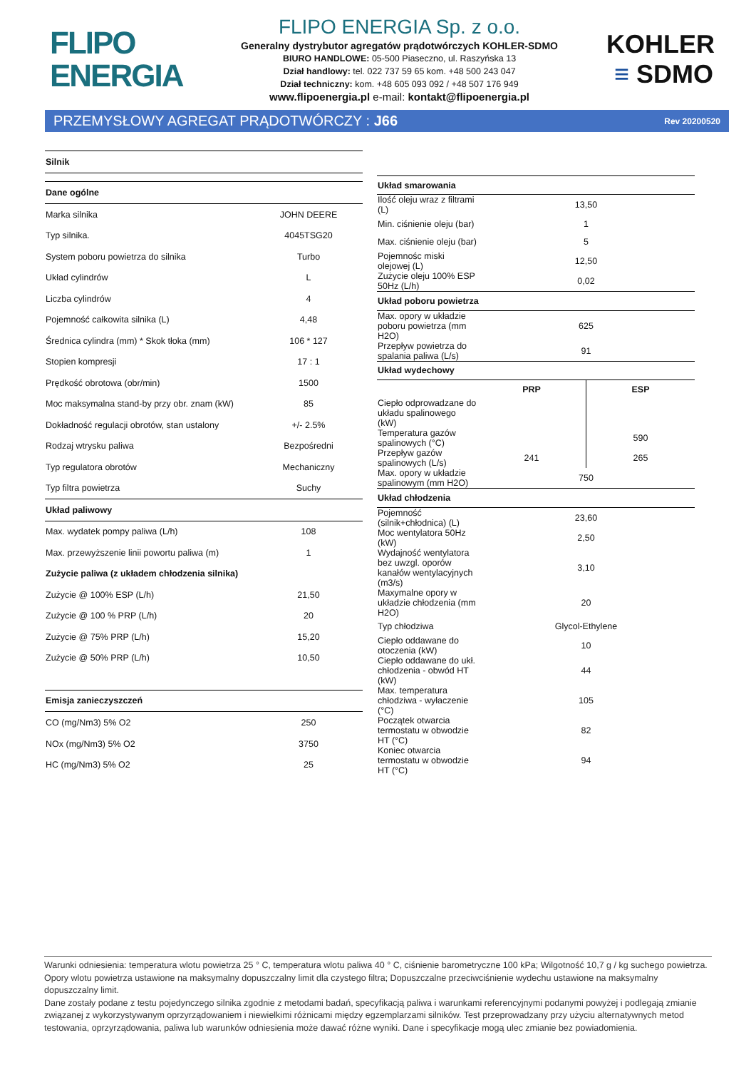FLIPO
ENERGIA
FLIPO ENERGIA Sp. z o.o.
Generalny dystrybutor agregatów prądotwórczych KOHLER-SDMO
BIURO HANDLOWE: 05-500 Piaseczno, ul. Raszyńska 13
Dział handlowy: tel. 022 737 59 65 kom. +48 500 243 047
Dział techniczny: kom. +48 605 093 092 / +48 507 176 949
www.flipoenergia.pl e-mail: kontakt@flipoenergia.pl
KOHLER
≡ SDMO
PRZEMYSŁOWY AGREGAT PRĄDOTWÓRCZY : J66 Rev 20200520
| Silnik | |
| Dane ogólne | |
| Marka silnika | JOHN DEERE |
| Typ silnika. | 4045TSG20 |
| System poboru powietrza do silnika | Turbo |
| Układ cylindrów | L |
| Liczba cylindrów | 4 |
| Pojemność całkowita silnika (L) | 4,48 |
| Średnica cylindra (mm) * Skok tłoka (mm) | 106 * 127 |
| Stopien kompresji | 17 : 1 |
| Prędkość obrotowa (obr/min) | 1500 |
| Moc maksymalna stand-by przy obr. znam (kW) | 85 |
| Dokładność regulacji obrotów, stan ustalony | +/- 2.5% |
| Rodzaj wtrysku paliwa | Bezpośredni |
| Typ regulatora obrotów | Mechaniczny |
| Typ filtra powietrza | Suchy |
| Układ paliwowy | |
| Max. wydatek pompy paliwa (L/h) | 108 |
| Max. przewyższenie linii powortu paliwa (m) | 1 |
| Zużycie paliwa (z układem chłodzenia silnika) | |
| Zużycie @ 100% ESP (L/h) | 21,50 |
| Zużycie @ 100 % PRP (L/h) | 20 |
| Zużycie @ 75% PRP (L/h) | 15,20 |
| Zużycie @ 50% PRP (L/h) | 10,50 |
| Emisja zanieczyszczeń | |
| CO (mg/Nm3) 5% O2 | 250 |
| NOx (mg/Nm3) 5% O2 | 3750 |
| HC (mg/Nm3) 5% O2 | 25 |
| Układ smarowania | | |
| Ilość oleju wraz z filtrami (L) | 13,50 | |
| Min. ciśnienie oleju (bar) | 1 | |
| Max. ciśnienie oleju (bar) | 5 | |
| Pojemnośc miski olejowej (L) | 12,50 | |
| Zużycie oleju 100% ESP 50Hz (L/h) | 0,02 | |
| Układ poboru powietrza | | |
| Max. opory w układzie poboru powietrza (mm H2O) | 625 | |
| Przepływ powietrza do spalania paliwa (L/s) | 91 | |
| Układ wydechowy | | |
| | PRP | ESP |
| Ciepło odprowadzane do układu spalinowego (kW) | | |
| Temperatura gazów spalinowych (°C) | | 590 |
| Przepływ gazów spalinowych (L/s) | 241 | 265 |
| Max. opory w układzie spalinowym (mm H2O) | 750 | |
| Układ chłodzenia | | |
| Pojemność (silnik+chłodnica) (L) | 23,60 | |
| Moc wentylatora 50Hz (kW) | 2,50 | |
| Wydajność wentylatora bez uwzgl. oporów kanałów wentylacyjnych (m3/s) | 3,10 | |
| Maxymalne opory w układzie chłodzenia (mm H2O) | 20 | |
| Typ chłodziwa | Glycol-Ethylene | |
| Ciepło oddawane do otoczenia (kW) | 10 | |
| Ciepło oddawane do ukł. chłodzenia - obwód HT (kW) | 44 | |
| Max. temperatura chłodziwa - wyłaczenie (°C) | 105 | |
| Początek otwarcia termostatu w obwodzie HT (°C) | 82 | |
| Koniec otwarcia termostatu w obwodzie HT (°C) | 94 | |
Warunki odniesienia: temperatura wlotu powietrza 25 ° C, temperatura wlotu paliwa 40 ° C, ciśnienie barometryczne 100 kPa; Wilgotność 10,7 g / kg suchego powietrza. Opory wlotu powietrza ustawione na maksymalny dopuszczalny limit dla czystego filtra; Dopuszczalne przeciwciśnienie wydechu ustawione na maksymalny dopuszczalny limit.
Dane zostały podane z testu pojedynczego silnika zgodnie z metodami badań, specyfikacją paliwa i warunkami referencyjnymi podanymi powyżej i podlegają zmianie związanej z wykorzystywanym oprzyrządowaniem i niewielkimi różnicami między egzemplarzami silników. Test przeprowadzany przy użyciu alternatywnych metod testowania, oprzyrządowania, paliwa lub warunków odniesienia może dawać różne wyniki. Dane i specyfikacje mogą ulec zmianie bez powiadomienia.